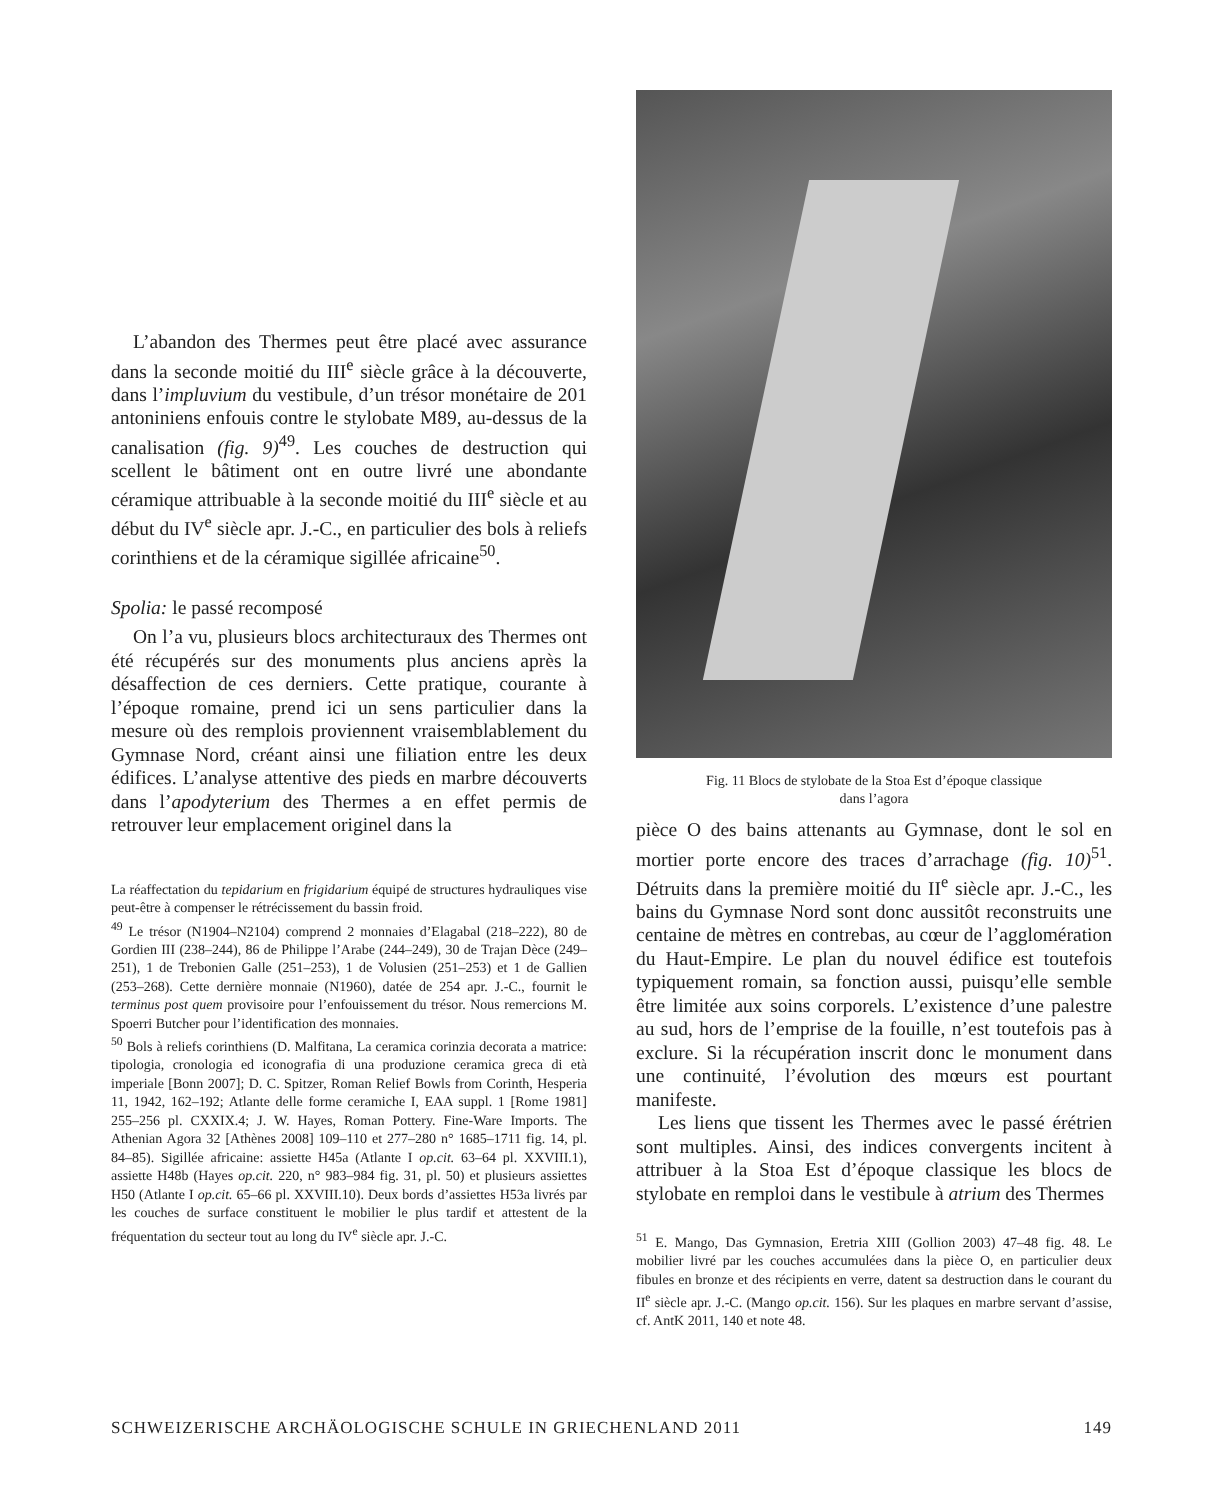L’abandon des Thermes peut être placé avec assurance dans la seconde moitié du III<sup>e</sup> siècle grâce à la découverte, dans l’impluvium du vestibule, d’un trésor monétaire de 201 antoniniens enfouis contre le stylobate M89, au-dessus de la canalisation (fig. 9)<sup>49</sup>. Les couches de destruction qui scellent le bâtiment ont en outre livré une abondante céramique attribuable à la seconde moitié du III<sup>e</sup> siècle et au début du IV<sup>e</sup> siècle apr. J.-C., en particulier des bols à reliefs corinthiens et de la céramique sigillée africaine<sup>50</sup>.
Spolia: le passé recomposé
On l’a vu, plusieurs blocs architecturaux des Thermes ont été récupérés sur des monuments plus anciens après la désaffection de ces derniers. Cette pratique, courante à l’époque romaine, prend ici un sens particulier dans la mesure où des remplois proviennent vraisemblablement du Gymnase Nord, créant ainsi une filiation entre les deux édifices. L’analyse attentive des pieds en marbre découverts dans l’apodyterium des Thermes a en effet permis de retrouver leur emplacement originel dans la
La réaffectation du tepidarium en frigidarium équipé de structures hydrauliques vise peut-être à compenser le rétrécissement du bassin froid.
<sup>49</sup> Le trésor (N1904–N2104) comprend 2 monnaies d’Elagabal (218–222), 80 de Gordien III (238–244), 86 de Philippe l’Arabe (244–249), 30 de Trajan Dèce (249–251), 1 de Trebonien Galle (251–253), 1 de Volusien (251–253) et 1 de Gallien (253–268). Cette dernière monnaie (N1960), datée de 254 apr. J.-C., fournit le terminus post quem provisoire pour l’enfouissement du trésor. Nous remercions M. Spoerri Butcher pour l’identification des monnaies.
<sup>50</sup> Bols à reliefs corinthiens (D. Malfitana, La ceramica corinzia decorata a matrice: tipologia, cronologia ed iconografia di una produzione ceramica greca di età imperiale [Bonn 2007]; D. C. Spitzer, Roman Relief Bowls from Corinth, Hesperia 11, 1942, 162–192; Atlante delle forme ceramiche I, EAA suppl. 1 [Rome 1981] 255–256 pl. CXXIX.4; J. W. Hayes, Roman Pottery. Fine-Ware Imports. The Athenian Agora 32 [Athènes 2008] 109–110 et 277–280 n° 1685–1711 fig. 14, pl. 84–85). Sigillée africaine: assiette H45a (Atlante I op.cit. 63–64 pl. XXVIII.1), assiette H48b (Hayes op.cit. 220, n° 983–984 fig. 31, pl. 50) et plusieurs assiettes H50 (Atlante I op.cit. 65–66 pl. XXVIII.10). Deux bords d’assiettes H53a livrés par les couches de surface constituent le mobilier le plus tardif et attestent de la fréquentation du secteur tout au long du IV<sup>e</sup> siècle apr. J.-C.
Fig. 11 Blocs de stylobate de la Stoa Est d’époque classique
dans l’agora
pièce O des bains attenants au Gymnase, dont le sol en mortier porte encore des traces d’arrachage (fig. 10)<sup>51</sup>. Détruits dans la première moitié du II<sup>e</sup> siècle apr. J.-C., les bains du Gymnase Nord sont donc aussitôt reconstruits une centaine de mètres en contrebas, au cœur de l’agglomération du Haut-Empire. Le plan du nouvel édifice est toutefois typiquement romain, sa fonction aussi, puisqu’elle semble être limitée aux soins corporels. L’existence d’une palestre au sud, hors de l’emprise de la fouille, n’est toutefois pas à exclure. Si la récupération inscrit donc le monument dans une continuité, l’évolution des mœurs est pourtant manifeste.
Les liens que tissent les Thermes avec le passé érétrien sont multiples. Ainsi, des indices convergents incitent à attribuer à la Stoa Est d’époque classique les blocs de stylobate en remploi dans le vestibule à atrium des Thermes
<sup>51</sup> E. Mango, Das Gymnasion, Eretria XIII (Gollion 2003) 47–48 fig. 48. Le mobilier livré par les couches accumulées dans la pièce O, en particulier deux fibules en bronze et des récipients en verre, datent sa destruction dans le courant du II<sup>e</sup> siècle apr. J.-C. (Mango op.cit. 156). Sur les plaques en marbre servant d’assise, cf. AntK 2011, 140 et note 48.
SCHWEIZERISCHE ARCHÄOLOGISCHE SCHULE IN GRIECHENLAND 2011 149